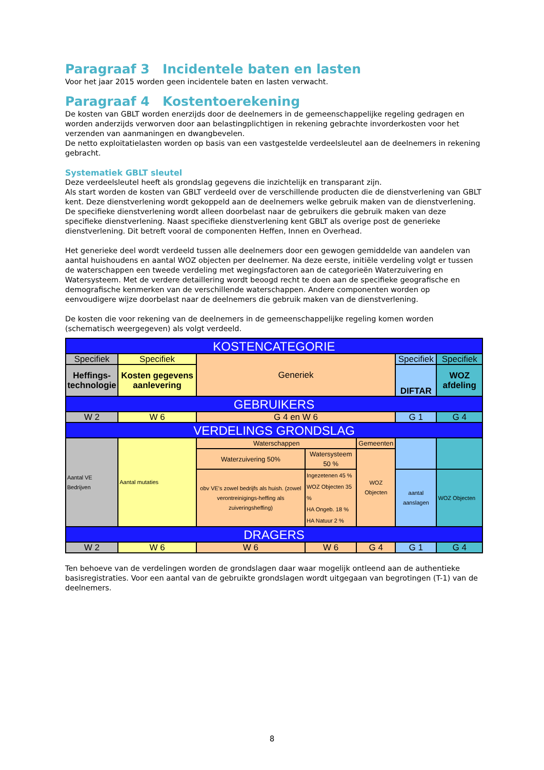Paragraaf 3 Incidentele baten en lasten
Voor het jaar 2015 worden geen incidentele baten en lasten verwacht.
Paragraaf 4 Kostentoerekening
De kosten van GBLT worden enerzijds door de deelnemers in de gemeenschappelijke regeling gedragen en worden anderzijds verworven door aan belastingplichtigen in rekening gebrachte invorderkosten voor het verzenden van aanmaningen en dwangbevelen.
De netto exploitatielasten worden op basis van een vastgestelde verdeelsleutel aan de deelnemers in rekening gebracht.
Systematiek GBLT sleutel
Deze verdeelsleutel heeft als grondslag gegevens die inzichtelijk en transparant zijn.
Als start worden de kosten van GBLT verdeeld over de verschillende producten die de dienstverlening van GBLT kent. Deze dienstverlening wordt gekoppeld aan de deelnemers welke gebruik maken van de dienstverlening. De specifieke dienstverlening wordt alleen doorbelast naar de gebruikers die gebruik maken van deze specifieke dienstverlening. Naast specifieke dienstverlening kent GBLT als overige post de generieke dienstverlening. Dit betreft vooral de componenten Heffen, Innen en Overhead.
Het generieke deel wordt verdeeld tussen alle deelnemers door een gewogen gemiddelde van aandelen van aantal huishoudens en aantal WOZ objecten per deelnemer. Na deze eerste, initiële verdeling volgt er tussen de waterschappen een tweede verdeling met wegingsfactoren aan de categorieën Waterzuivering en Watersysteem. Met de verdere detaillering wordt beoogd recht te doen aan de specifieke geografische en demografische kenmerken van de verschillende waterschappen. Andere componenten worden op eenvoudigere wijze doorbelast naar de deelnemers die gebruik maken van de dienstverlening.
De kosten die voor rekening van de deelnemers in de gemeenschappelijke regeling komen worden (schematisch weergegeven) als volgt verdeeld.
| KOSTENCATEGORIE | | | | | | |
| Specifiek | Specifiek | Generiek | | | Specifiek | Specifiek |
| Heffings- technologie | Kosten gegevens aanlevering | | | | DIFTAR | WOZ afdeling |
| GEBRUIKERS | | | | | | |
| W 2 | W 6 | G 4 en W 6 | | | G 1 | G 4 |
| VERDELINGS GRONDSLAG | | | | | | |
| Aantal VE Bedrijven | Aantal mutaties | Waterschappen | | Gemeenten | | |
| | | Waterzuivering 50% | Watersysteem 50 % | WOZ Objecten | | |
| | | obv VE's zowel bedrijfs als huish. (zowel verontreinigings-heffing als zuiveringsheffing) | Ingezetenen 45 % WOZ Objecten 35 % HA Ongeb. 18 % HA Natuur 2 % | | aantal aanslagen | WOZ Objecten |
| DRAGERS | | | | | | |
| W 2 | W 6 | W 6 | W 6 | G 4 | G 1 | G 4 |
Ten behoeve van de verdelingen worden de grondslagen daar waar mogelijk ontleend aan de authentieke basisregistraties. Voor een aantal van de gebruikte grondslagen wordt uitgegaan van begrotingen (T-1) van de deelnemers.
8